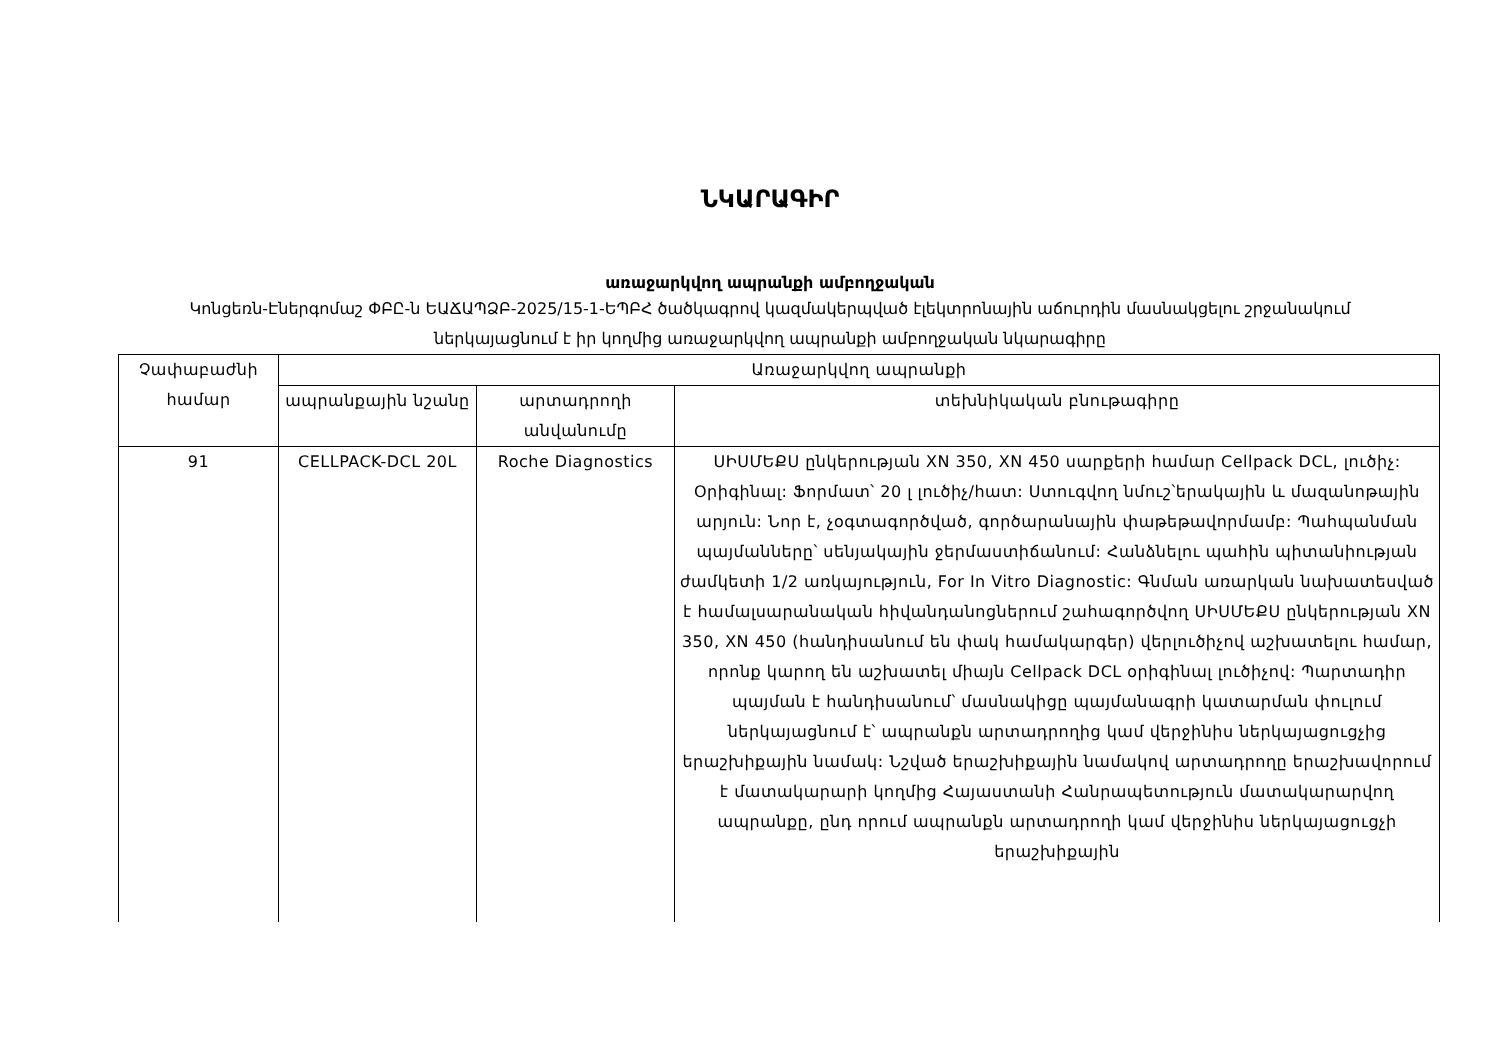ՆԿԱՐԱԳԻՐ
առաջարկվող ապրանքի ամբողջական
Կոնցեռն-Էներգոմաշ ՓԲԸ-ն ԵԱՃԱՊՁԲ-2025/15-1-ԵՊԲՀ ծածկագրով կազմակերպված էլեկտրոնային աճուրդին մասնակցելու շրջանակում ներկայացնում է իր կողմից առաջարկվող ապրանքի ամբողջական նկարագիրը
| Չափաբաժնի համար | Առաջարկվող ապրանքի | | |
| --- | --- | --- | --- |
| | ապրանքային նշանը | արտադրողի անվանումը | տեխնիկական բնութագիրը |
| 91 | CELLPACK-DCL 20L | Roche Diagnostics | ՍԻՍՄԵՔՍ ընկերության XN 350, XN 450 սարքերի համար Cellpack DCL, լուծիչ: Օրիգինալ: Ֆորմատ՝ 20 լ լուծիչ/հատ: Ստուգվող նմուշ՝երակային և մազանոթային արյուն: Նոր է, չօգտագործված, գործարանային փաթեթավորմամբ: Պահպանման պայմանները՝ սենյակային ջերմաստիճանում: Հանձնելու պահին պիտանիության ժամկետի 1/2 առկայություն, For In Vitro Diagnostic: Գնման առարկան նախատեսված է համալսարանական հիվանդանոցներում շահագործվող ՍԻՍՄԵՔՍ ընկերության XN 350, XN 450 (հանդիսանում են փակ համակարգեր) վերլուծիչով աշխատելու համար, որոնք կարող են աշխատել միայն Cellpack DCL օրիգինալ լուծիչով: Պարտադիր պայման է հանդիսանում՝ մասնակիցը պայմանագրի կատարման փուլում ներկայացնում է՝ ապրանքն արտադրողից կամ վերջինիս ներկայացուցչից երաշխիքային նամակ: Նշված երաշխիքային նամակով արտադրողը երաշխավորում է մատակարարի կողմից Հայաստանի Հանրապետություն մատակարարվող ապրանքը, ընդ որում ապրանքն արտադրողի կամ վերջինիս ներկայացուցչի երաշխիքային |